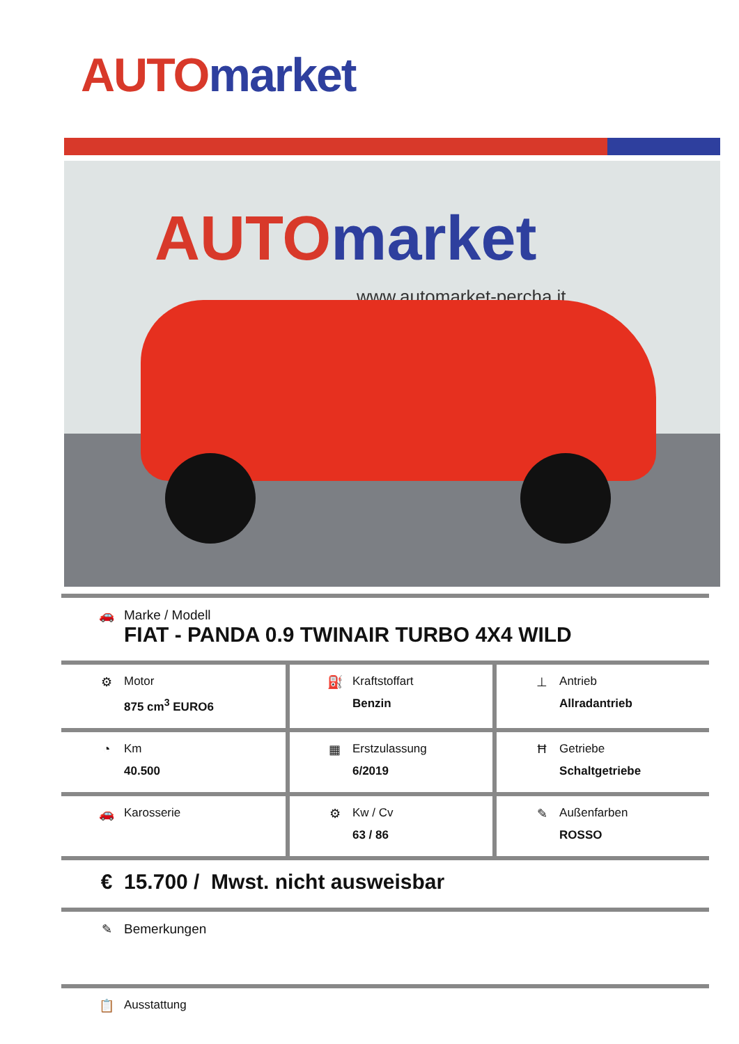AUTO market
AUTO market
www.automarket-percha.it
| 🚗 Marke / Modell FIAT - PANDA 0.9 TWINAIR TURBO 4X4 WILD | | |
| ⚙ Motor 875 cm<sup>3</sup> EURO6 | ⛽ Kraftstoffart Benzin | ⊥ Antrieb Allradantrieb |
| ◔ Km 40.500 | ▦ Erstzulassung 6/2019 | Ħ Getriebe Schaltgetriebe |
| 🚗 Karosserie | ⚙ Kw / Cv 63 / 86 | ✎ Außenfarben ROSSO |
| € 15.700 / Mwst. nicht ausweisbar | | |
| ✎ Bemerkungen | | |
| 📋 Ausstattung | | |